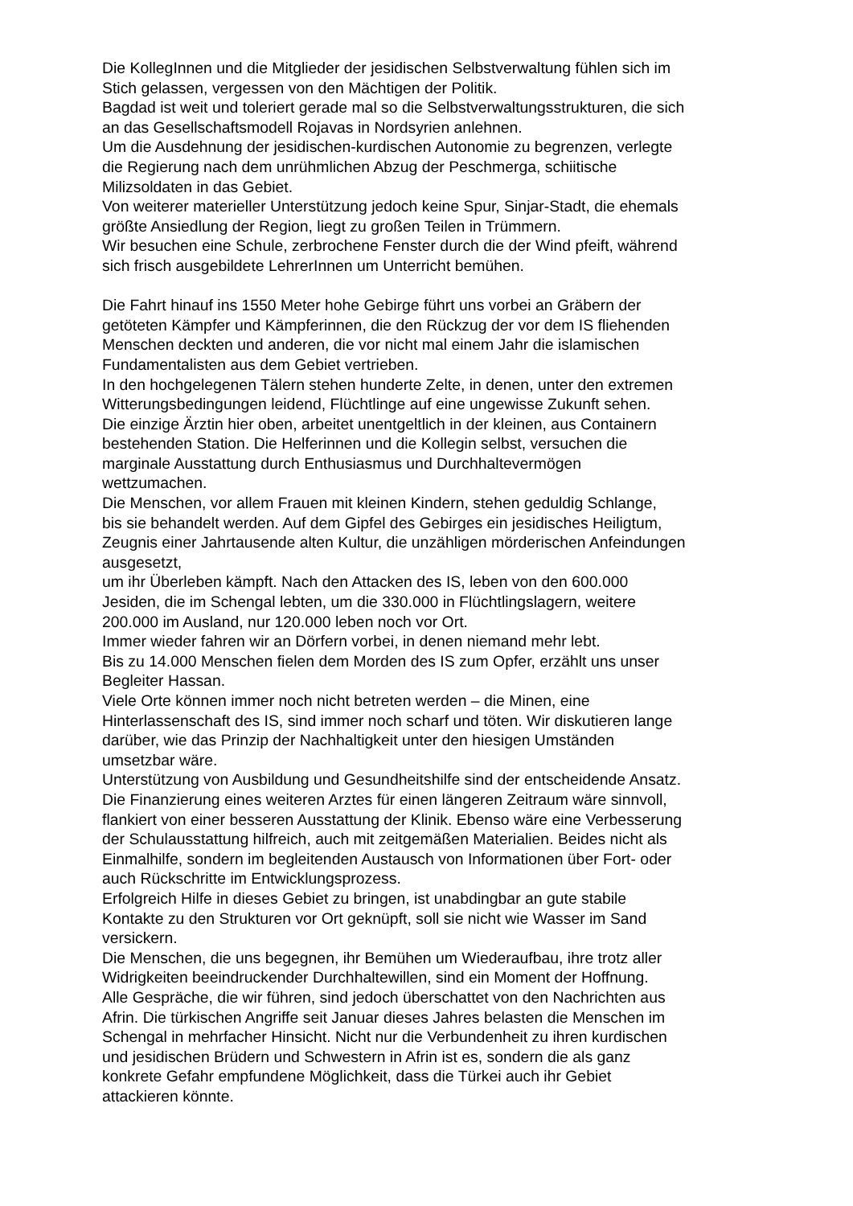Die KollegInnen und die Mitglieder der jesidischen Selbstverwaltung fühlen sich im
Stich gelassen, vergessen von den Mächtigen der Politik.
Bagdad ist weit und toleriert gerade mal so die Selbstverwaltungsstrukturen, die sich
an das Gesellschaftsmodell Rojavas in Nordsyrien anlehnen.
Um die Ausdehnung der jesidischen-kurdischen Autonomie zu begrenzen, verlegte
die Regierung nach dem unrühmlichen Abzug der Peschmerga, schiitische
Milizsoldaten in das Gebiet.
Von weiterer materieller Unterstützung jedoch keine Spur, Sinjar-Stadt, die ehemals
größte Ansiedlung der Region, liegt zu großen Teilen in Trümmern.
Wir besuchen eine Schule, zerbrochene Fenster durch die der Wind pfeift, während
sich frisch ausgebildete LehrerInnen um Unterricht bemühen.
Die Fahrt hinauf ins 1550 Meter hohe Gebirge führt uns vorbei an Gräbern der
getöteten Kämpfer und Kämpferinnen, die den Rückzug der vor dem IS fliehenden
Menschen deckten und anderen, die vor nicht mal einem Jahr die islamischen
Fundamentalisten aus dem Gebiet vertrieben.
In den hochgelegenen Tälern stehen hunderte Zelte, in denen, unter den extremen
Witterungsbedingungen leidend, Flüchtlinge auf eine ungewisse Zukunft sehen.
Die einzige Ärztin hier oben, arbeitet unentgeltlich in der kleinen, aus Containern
bestehenden Station. Die Helferinnen und die Kollegin selbst, versuchen die
marginale Ausstattung durch Enthusiasmus und Durchhaltevermögen
wettzumachen.
Die Menschen, vor allem Frauen mit kleinen Kindern, stehen geduldig Schlange,
bis sie behandelt werden. Auf dem Gipfel des Gebirges ein jesidisches Heiligtum,
Zeugnis einer Jahrtausende alten Kultur, die unzähligen mörderischen Anfeindungen
ausgesetzt,
um ihr Überleben kämpft. Nach den Attacken des IS, leben von den 600.000
Jesiden, die im Schengal lebten, um die 330.000 in Flüchtlingslagern, weitere
200.000 im Ausland, nur 120.000 leben noch vor Ort.
Immer wieder fahren wir an Dörfern vorbei, in denen niemand mehr lebt.
Bis zu 14.000 Menschen fielen dem Morden des IS zum Opfer, erzählt uns unser
Begleiter Hassan.
Viele Orte können immer noch nicht betreten werden – die Minen, eine
Hinterlassenschaft des IS, sind immer noch scharf und töten. Wir diskutieren lange
darüber, wie das Prinzip der Nachhaltigkeit unter den hiesigen Umständen
umsetzbar wäre.
Unterstützung von Ausbildung und Gesundheitshilfe sind der entscheidende Ansatz.
Die Finanzierung eines weiteren Arztes für einen längeren Zeitraum wäre sinnvoll,
flankiert von einer besseren Ausstattung der Klinik. Ebenso wäre eine Verbesserung
der Schulausstattung hilfreich, auch mit zeitgemäßen Materialien. Beides nicht als
Einmalhilfe, sondern im begleitenden Austausch von Informationen über Fort- oder
auch Rückschritte im Entwicklungsprozess.
Erfolgreich Hilfe in dieses Gebiet zu bringen, ist unabdingbar an gute stabile
Kontakte zu den Strukturen vor Ort geknüpft, soll sie nicht wie Wasser im Sand
versickern.
Die Menschen, die uns begegnen, ihr Bemühen um Wiederaufbau, ihre trotz aller
Widrigkeiten beeindruckender Durchhaltewillen, sind ein Moment der Hoffnung.
Alle Gespräche, die wir führen, sind jedoch überschattet von den Nachrichten aus
Afrin. Die türkischen Angriffe seit Januar dieses Jahres belasten die Menschen im
Schengal in mehrfacher Hinsicht. Nicht nur die Verbundenheit zu ihren kurdischen
und jesidischen Brüdern und Schwestern in Afrin ist es, sondern die als ganz
konkrete Gefahr empfundene Möglichkeit, dass die Türkei auch ihr Gebiet
attackieren könnte.